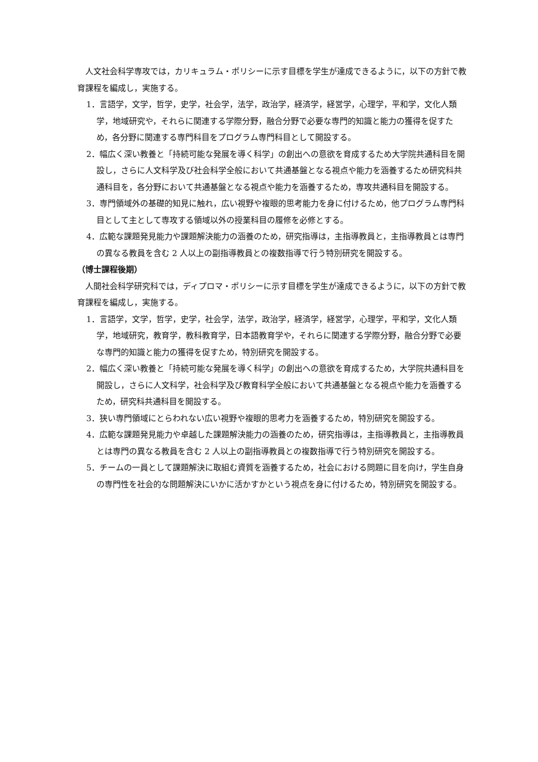人文社会科学専攻では，カリキュラム・ポリシーに示す目標を学生が達成できるように，以下の方針で教育課程を編成し，実施する。
1．言語学，文学，哲学，史学，社会学，法学，政治学，経済学，経営学，心理学，平和学，文化人類学，地域研究や，それらに関連する学際分野，融合分野で必要な専門的知識と能力の獲得を促すため，各分野に関連する専門科目をプログラム専門科目として開設する。
2．幅広く深い教養と「持続可能な発展を導く科学」の創出への意欲を育成するため大学院共通科目を開設し，さらに人文科学及び社会科学全般において共通基盤となる視点や能力を涵養するため研究科共通科目を，各分野において共通基盤となる視点や能力を涵養するため，専攻共通科目を開設する。
3．専門領域外の基礎的知見に触れ，広い視野や複眼的思考能力を身に付けるため，他プログラム専門科目として主として専攻する領域以外の授業科目の履修を必修とする。
4．広範な課題発見能力や課題解決能力の涵養のため，研究指導は，主指導教員と，主指導教員とは専門の異なる教員を含む 2 人以上の副指導教員との複数指導で行う特別研究を開設する。
（博士課程後期）
人間社会科学研究科では，ディプロマ・ポリシーに示す目標を学生が達成できるように，以下の方針で教育課程を編成し，実施する。
1．言語学，文学，哲学，史学，社会学，法学，政治学，経済学，経営学，心理学，平和学，文化人類学，地域研究，教育学，教科教育学，日本語教育学や，それらに関連する学際分野，融合分野で必要な専門的知識と能力の獲得を促すため，特別研究を開設する。
2．幅広く深い教養と「持続可能な発展を導く科学」の創出への意欲を育成するため，大学院共通科目を開設し，さらに人文科学，社会科学及び教育科学全般において共通基盤となる視点や能力を涵養するため，研究科共通科目を開設する。
3．狭い専門領域にとらわれない広い視野や複眼的思考力を涵養するため，特別研究を開設する。
4．広範な課題発見能力や卓越した課題解決能力の涵養のため，研究指導は，主指導教員と，主指導教員とは専門の異なる教員を含む 2 人以上の副指導教員との複数指導で行う特別研究を開設する。
5．チームの一員として課題解決に取組む資質を涵養するため，社会における問題に目を向け，学生自身の専門性を社会的な問題解決にいかに活かすかという視点を身に付けるため，特別研究を開設する。